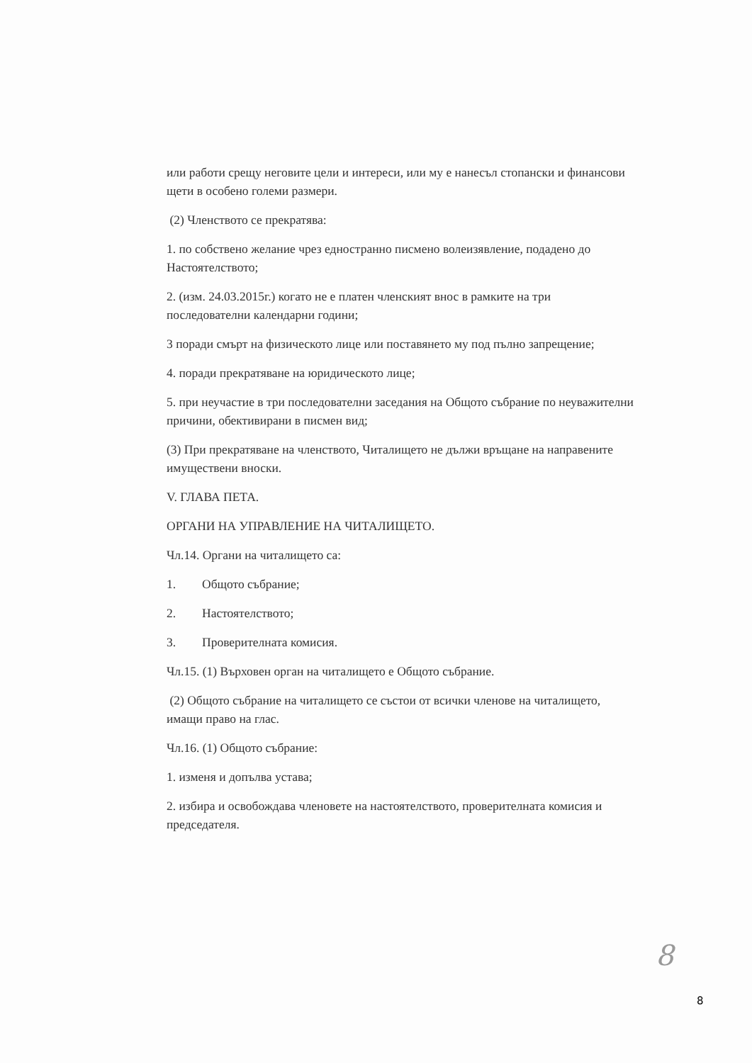или работи срещу неговите цели и интереси, или му е нанесъл стопански и финансови щети в особено големи размери.
(2) Членството се прекратява:
1. по собствено желание чрез едностранно писмено волеизявление, подадено до Настоятелството;
2. (изм. 24.03.2015г.) когато не е платен членският внос в рамките на три последователни календарни години;
3 поради смърт на физическото лице или поставянето му под пълно запрещение;
4. поради прекратяване на юридическото лице;
5. при неучастие в три последователни заседания на Общото събрание по неуважителни причини, обективирани в писмен вид;
(3) При прекратяване на членството, Читалището не дължи връщане на направените имуществени вноски.
V. ГЛАВА ПЕТА.
ОРГАНИ НА УПРАВЛЕНИЕ НА ЧИТАЛИЩЕТО.
Чл.14. Органи на читалището са:
1. Общото събрание;
2. Настоятелството;
3. Проверителната комисия.
Чл.15. (1) Върховен орган на читалището е Общото събрание.
(2) Общото събрание на читалището се състои от всички членове на читалището, имащи право на глас.
Чл.16. (1) Общото събрание:
1. изменя и допълва устава;
2. избира и освобождава членовете на настоятелството, проверителната комисия и председателя.
8
8